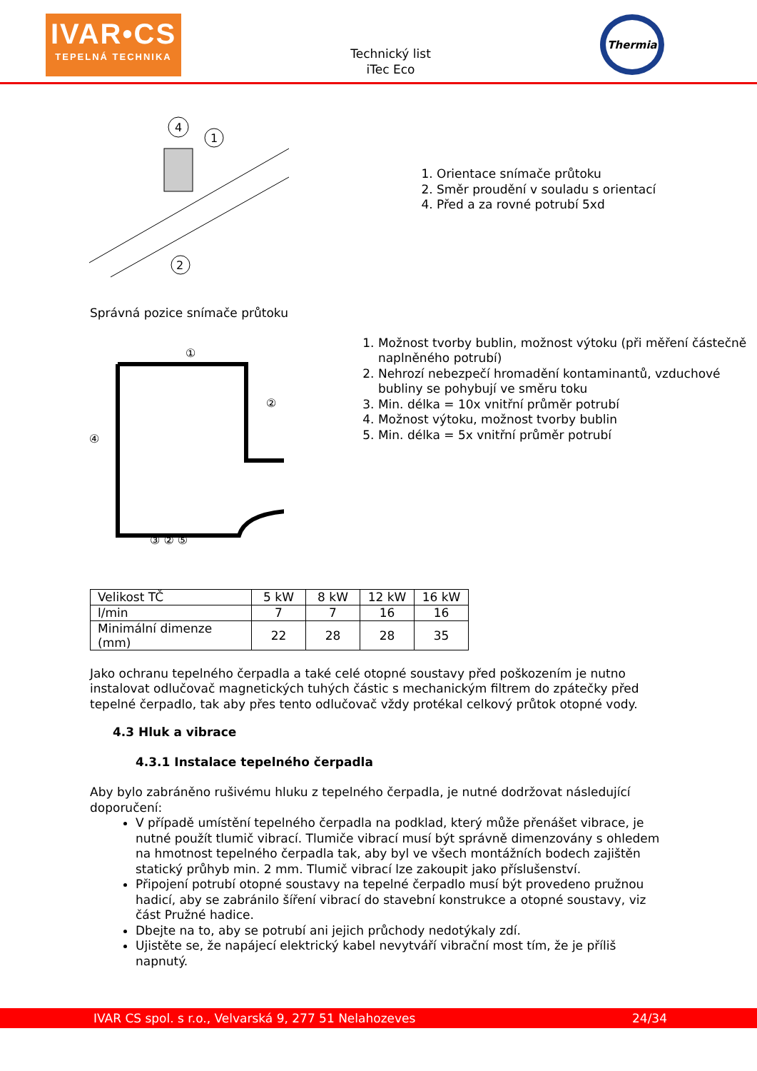IVAR•CS
TEPELNÁ TECHNIKA
Technický list
iTec Eco
Thermia
4
1
2
1. Orientace snímače průtoku
2. Směr proudění v souladu s orientací
4. Před a za rovné potrubí 5xd
Správná pozice snímače průtoku
①
②
④
③ ② ⑤
1. Možnost tvorby bublin, možnost výtoku (při měření částečně naplněného potrubí)
2. Nehrozí nebezpečí hromadění kontaminantů, vzduchové bubliny se pohybují ve směru toku
3. Min. délka = 10x vnitřní průměr potrubí
4. Možnost výtoku, možnost tvorby bublin
5. Min. délka = 5x vnitřní průměr potrubí
| Velikost TČ | 5 kW | 8 kW | 12 kW | 16 kW |
| l/min | 7 | 7 | 16 | 16 |
| Minimální dimenze (mm) | 22 | 28 | 28 | 35 |
Jako ochranu tepelného čerpadla a také celé otopné soustavy před poškozením je nutno instalovat odlučovač magnetických tuhých částic s mechanickým filtrem do zpátečky před tepelné čerpadlo, tak aby přes tento odlučovač vždy protékal celkový průtok otopné vody.
4.3 Hluk a vibrace
4.3.1 Instalace tepelného čerpadla
Aby bylo zabráněno rušivému hluku z tepelného čerpadla, je nutné dodržovat následující doporučení:
V případě umístění tepelného čerpadla na podklad, který může přenášet vibrace, je nutné použít tlumič vibrací. Tlumiče vibrací musí být správně dimenzovány s ohledem na hmotnost tepelného čerpadla tak, aby byl ve všech montážních bodech zajištěn statický průhyb min. 2 mm. Tlumič vibrací lze zakoupit jako příslušenství.
Připojení potrubí otopné soustavy na tepelné čerpadlo musí být provedeno pružnou hadicí, aby se zabránilo šíření vibrací do stavební konstrukce a otopné soustavy, viz část Pružné hadice.
Dbejte na to, aby se potrubí ani jejich průchody nedotýkaly zdí.
Ujistěte se, že napájecí elektrický kabel nevytváří vibrační most tím, že je příliš napnutý.
IVAR CS spol. s r.o., Velvarská 9, 277 51 Nelahozeves 24/34